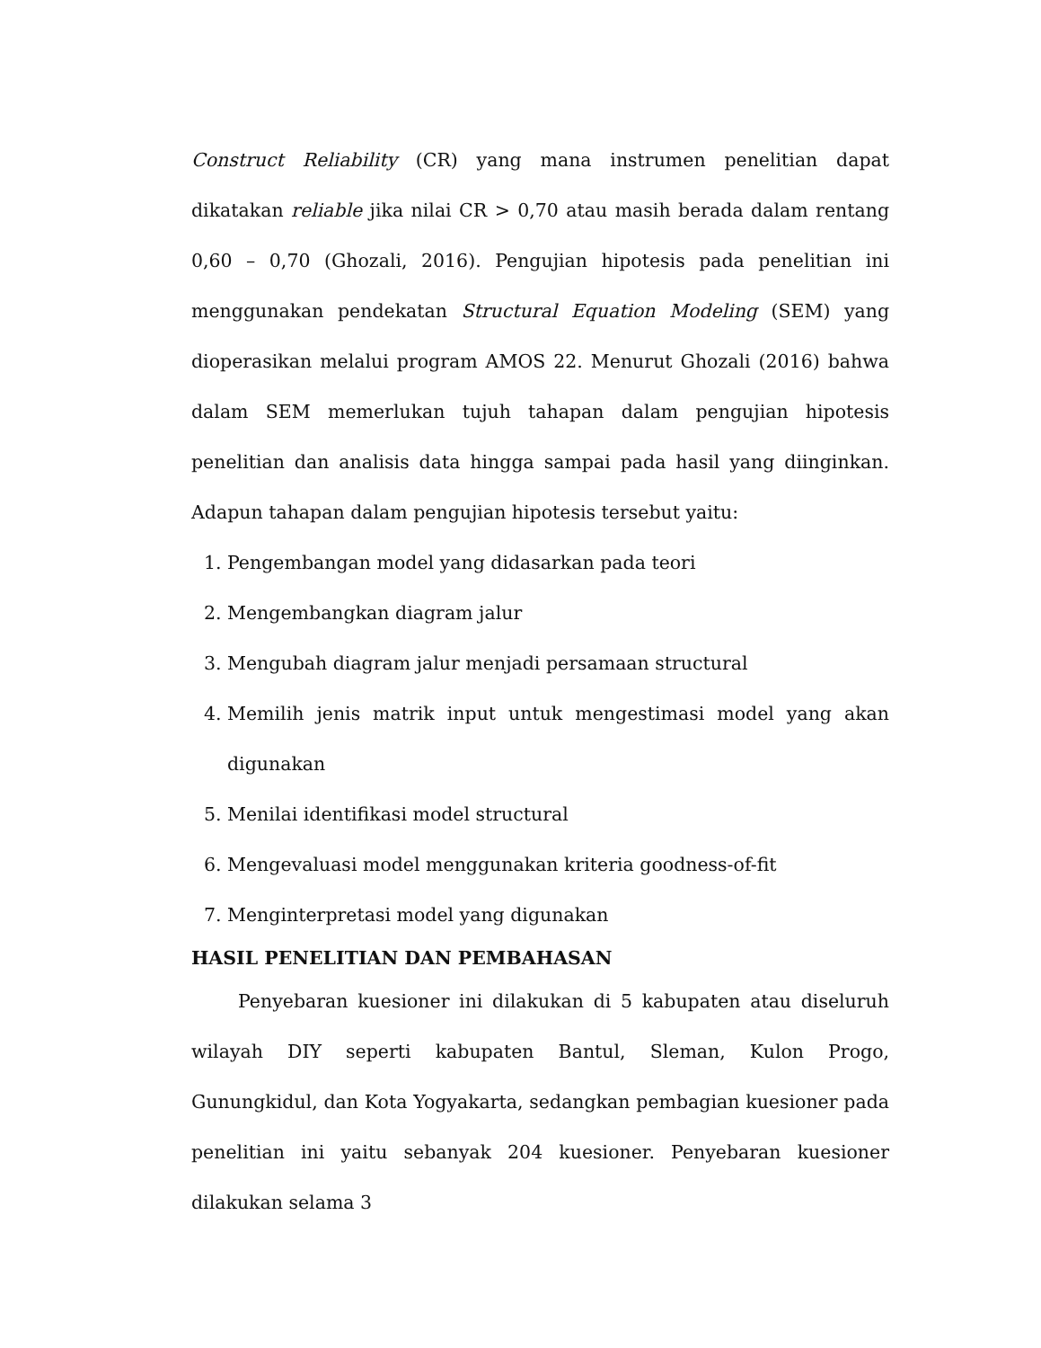Construct Reliability (CR) yang mana instrumen penelitian dapat dikatakan reliable jika nilai CR > 0,70 atau masih berada dalam rentang 0,60 – 0,70 (Ghozali, 2016). Pengujian hipotesis pada penelitian ini menggunakan pendekatan Structural Equation Modeling (SEM) yang dioperasikan melalui program AMOS 22. Menurut Ghozali (2016) bahwa dalam SEM memerlukan tujuh tahapan dalam pengujian hipotesis penelitian dan analisis data hingga sampai pada hasil yang diinginkan. Adapun tahapan dalam pengujian hipotesis tersebut yaitu:
1. Pengembangan model yang didasarkan pada teori
2. Mengembangkan diagram jalur
3. Mengubah diagram jalur menjadi persamaan structural
4. Memilih jenis matrik input untuk mengestimasi model yang akan digunakan
5. Menilai identifikasi model structural
6. Mengevaluasi model menggunakan kriteria goodness-of-fit
7. Menginterpretasi model yang digunakan
HASIL PENELITIAN DAN PEMBAHASAN
Penyebaran kuesioner ini dilakukan di 5 kabupaten atau diseluruh wilayah DIY seperti kabupaten Bantul, Sleman, Kulon Progo, Gunungkidul, dan Kota Yogyakarta, sedangkan pembagian kuesioner pada penelitian ini yaitu sebanyak 204 kuesioner. Penyebaran kuesioner dilakukan selama 3